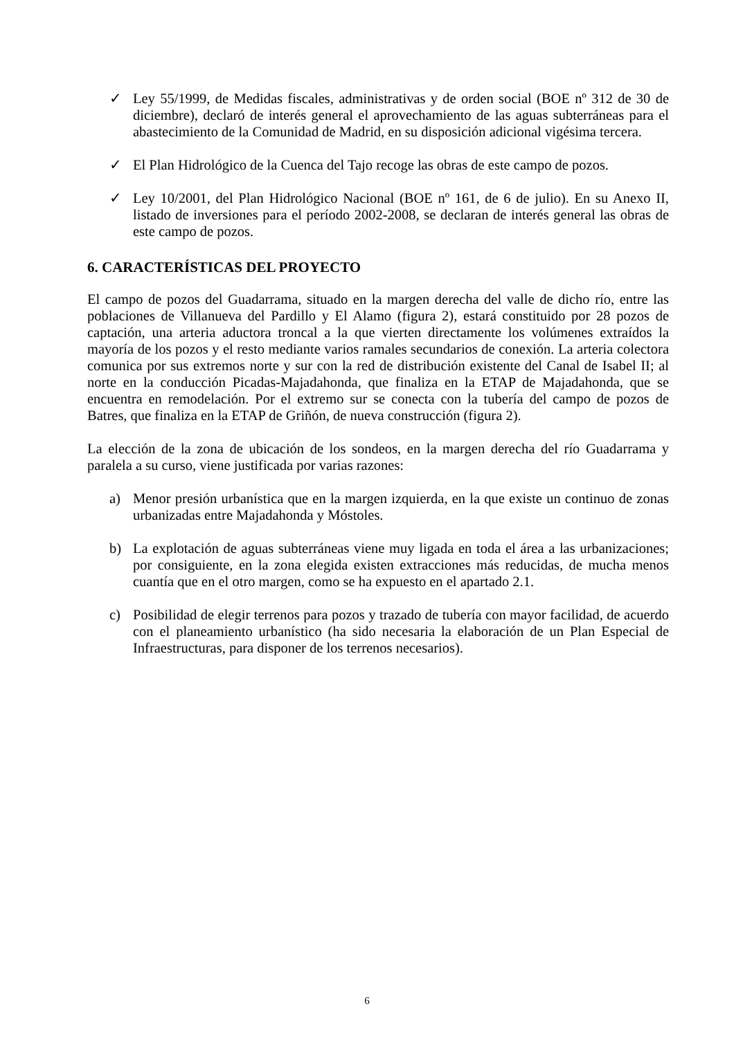✓ Ley 55/1999, de Medidas fiscales, administrativas y de orden social (BOE nº 312 de 30 de diciembre), declaró de interés general el aprovechamiento de las aguas subterráneas para el abastecimiento de la Comunidad de Madrid, en su disposición adicional vigésima tercera.
✓ El Plan Hidrológico de la Cuenca del Tajo recoge las obras de este campo de pozos.
✓ Ley 10/2001, del Plan Hidrológico Nacional (BOE nº 161, de 6 de julio). En su Anexo II, listado de inversiones para el período 2002-2008, se declaran de interés general las obras de este campo de pozos.
6. CARACTERÍSTICAS DEL PROYECTO
El campo de pozos del Guadarrama, situado en la margen derecha del valle de dicho río, entre las poblaciones de Villanueva del Pardillo y El Alamo (figura 2), estará constituido por 28 pozos de captación, una arteria aductora troncal a la que vierten directamente los volúmenes extraídos la mayoría de los pozos y el resto mediante varios ramales secundarios de conexión. La arteria colectora comunica por sus extremos norte y sur con la red de distribución existente del Canal de Isabel II; al norte en la conducción Picadas-Majadahonda, que finaliza en la ETAP de Majadahonda, que se encuentra en remodelación. Por el extremo sur se conecta con la tubería del campo de pozos de Batres, que finaliza en la ETAP de Griñón, de nueva construcción (figura 2).
La elección de la zona de ubicación de los sondeos, en la margen derecha del río Guadarrama y paralela a su curso, viene justificada por varias razones:
a) Menor presión urbanística que en la margen izquierda, en la que existe un continuo de zonas urbanizadas entre Majadahonda y Móstoles.
b) La explotación de aguas subterráneas viene muy ligada en toda el área a las urbanizaciones; por consiguiente, en la zona elegida existen extracciones más reducidas, de mucha menos cuantía que en el otro margen, como se ha expuesto en el apartado 2.1.
c) Posibilidad de elegir terrenos para pozos y trazado de tubería con mayor facilidad, de acuerdo con el planeamiento urbanístico (ha sido necesaria la elaboración de un Plan Especial de Infraestructuras, para disponer de los terrenos necesarios).
6